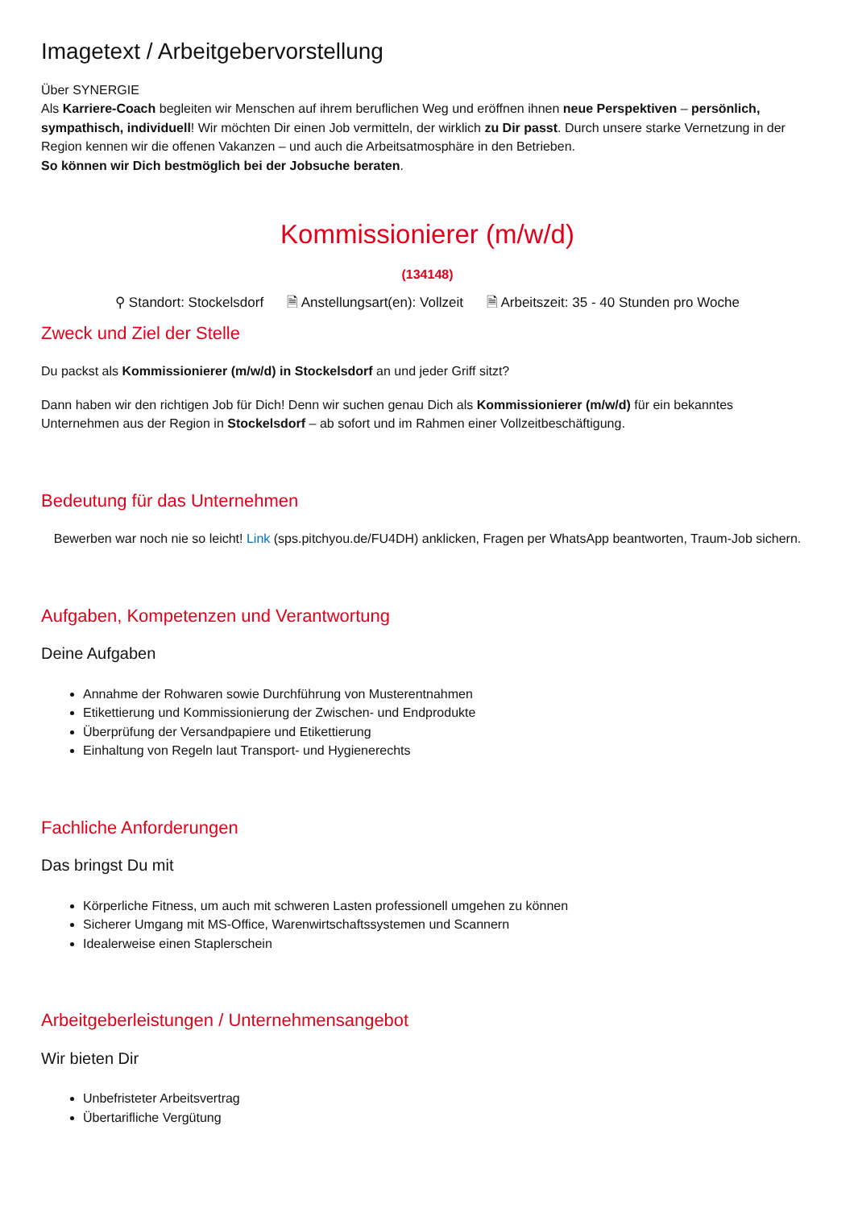Imagetext / Arbeitgebervorstellung
Über SYNERGIE
Als Karriere-Coach begleiten wir Menschen auf ihrem beruflichen Weg und eröffnen ihnen neue Perspektiven – persönlich, sympathisch, individuell! Wir möchten Dir einen Job vermitteln, der wirklich zu Dir passt. Durch unsere starke Vernetzung in der Region kennen wir die offenen Vakanzen – und auch die Arbeitsatmosphäre in den Betrieben.
So können wir Dich bestmöglich bei der Jobsuche beraten.
Kommissionierer (m/w/d)
(134148)
⚲ Standort: Stockelsdorf 🗎 Anstellungsart(en): Vollzeit 🗎 Arbeitszeit: 35 - 40 Stunden pro Woche
Zweck und Ziel der Stelle
Du packst als Kommissionierer (m/w/d) in Stockelsdorf an und jeder Griff sitzt?
Dann haben wir den richtigen Job für Dich! Denn wir suchen genau Dich als Kommissionierer (m/w/d) für ein bekanntes Unternehmen aus der Region in Stockelsdorf – ab sofort und im Rahmen einer Vollzeitbeschäftigung.
Bedeutung für das Unternehmen
Bewerben war noch nie so leicht! Link (sps.pitchyou.de/FU4DH) anklicken, Fragen per WhatsApp beantworten, Traum-Job sichern.
Aufgaben, Kompetenzen und Verantwortung
Deine Aufgaben
Annahme der Rohwaren sowie Durchführung von Musterentnahmen
Etikettierung und Kommissionierung der Zwischen- und Endprodukte
Überprüfung der Versandpapiere und Etikettierung
Einhaltung von Regeln laut Transport- und Hygienerechts
Fachliche Anforderungen
Das bringst Du mit
Körperliche Fitness, um auch mit schweren Lasten professionell umgehen zu können
Sicherer Umgang mit MS-Office, Warenwirtschaftssystemen und Scannern
Idealerweise einen Staplerschein
Arbeitgeberleistungen / Unternehmensangebot
Wir bieten Dir
Unbefristeter Arbeitsvertrag
Übertarifliche Vergütung